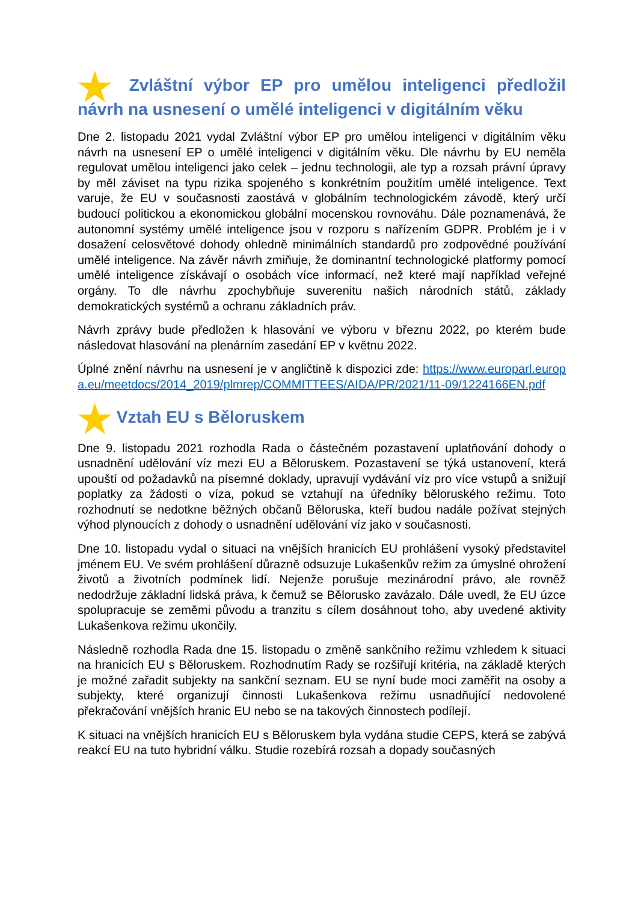★ Zvláštní výbor EP pro umělou inteligenci předložil návrh na usnesení o umělé inteligenci v digitálním věku
Dne 2. listopadu 2021 vydal Zvláštní výbor EP pro umělou inteligenci v digitálním věku návrh na usnesení EP o umělé inteligenci v digitálním věku. Dle návrhu by EU neměla regulovat umělou inteligenci jako celek – jednu technologii, ale typ a rozsah právní úpravy by měl záviset na typu rizika spojeného s konkrétním použitím umělé inteligence. Text varuje, že EU v současnosti zaostává v globálním technologickém závodě, který určí budoucí politickou a ekonomickou globální mocenskou rovnováhu. Dále poznamenává, že autonomní systémy umělé inteligence jsou v rozporu s nařízením GDPR. Problém je i v dosažení celosvětové dohody ohledně minimálních standardů pro zodpovědné používání umělé inteligence. Na závěr návrh zmiňuje, že dominantní technologické platformy pomocí umělé inteligence získávají o osobách více informací, než které mají například veřejné orgány. To dle návrhu zpochybňuje suverenitu našich národních států, základy demokratických systémů a ochranu základních práv.
Návrh zprávy bude předložen k hlasování ve výboru v březnu 2022, po kterém bude následovat hlasování na plenárním zasedání EP v květnu 2022.
Úplné znění návrhu na usnesení je v angličtině k dispozici zde: https://www.europarl.europa.eu/meetdocs/2014_2019/plmrep/COMMITTEES/AIDA/PR/2021/11-09/1224166EN.pdf
★ Vztah EU s Běloruskem
Dne 9. listopadu 2021 rozhodla Rada o částečném pozastavení uplatňování dohody o usnadnění udělování víz mezi EU a Běloruskem. Pozastavení se týká ustanovení, která upouští od požadavků na písemné doklady, upravují vydávání víz pro více vstupů a snižují poplatky za žádosti o víza, pokud se vztahují na úředníky běloruského režimu. Toto rozhodnutí se nedotkne běžných občanů Běloruska, kteří budou nadále požívat stejných výhod plynoucích z dohody o usnadnění udělování víz jako v současnosti.
Dne 10. listopadu vydal o situaci na vnějších hranicích EU prohlášení vysoký představitel jménem EU. Ve svém prohlášení důrazně odsuzuje Lukašenkův režim za úmyslné ohrožení životů a životních podmínek lidí. Nejenže porušuje mezinárodní právo, ale rovněž nedodržuje základní lidská práva, k čemuž se Bělorusko zavázalo. Dále uvedl, že EU úzce spolupracuje se zeměmi původu a tranzitu s cílem dosáhnout toho, aby uvedené aktivity Lukašenkova režimu ukončily.
Následně rozhodla Rada dne 15. listopadu o změně sankčního režimu vzhledem k situaci na hranicích EU s Běloruskem. Rozhodnutím Rady se rozšiřují kritéria, na základě kterých je možné zařadit subjekty na sankční seznam. EU se nyní bude moci zaměřit na osoby a subjekty, které organizují činnosti Lukašenkova režimu usnadňující nedovolené překračování vnějších hranic EU nebo se na takových činnostech podílejí.
K situaci na vnějších hranicích EU s Běloruskem byla vydána studie CEPS, která se zabývá reakcí EU na tuto hybridní válku. Studie rozebírá rozsah a dopady současných